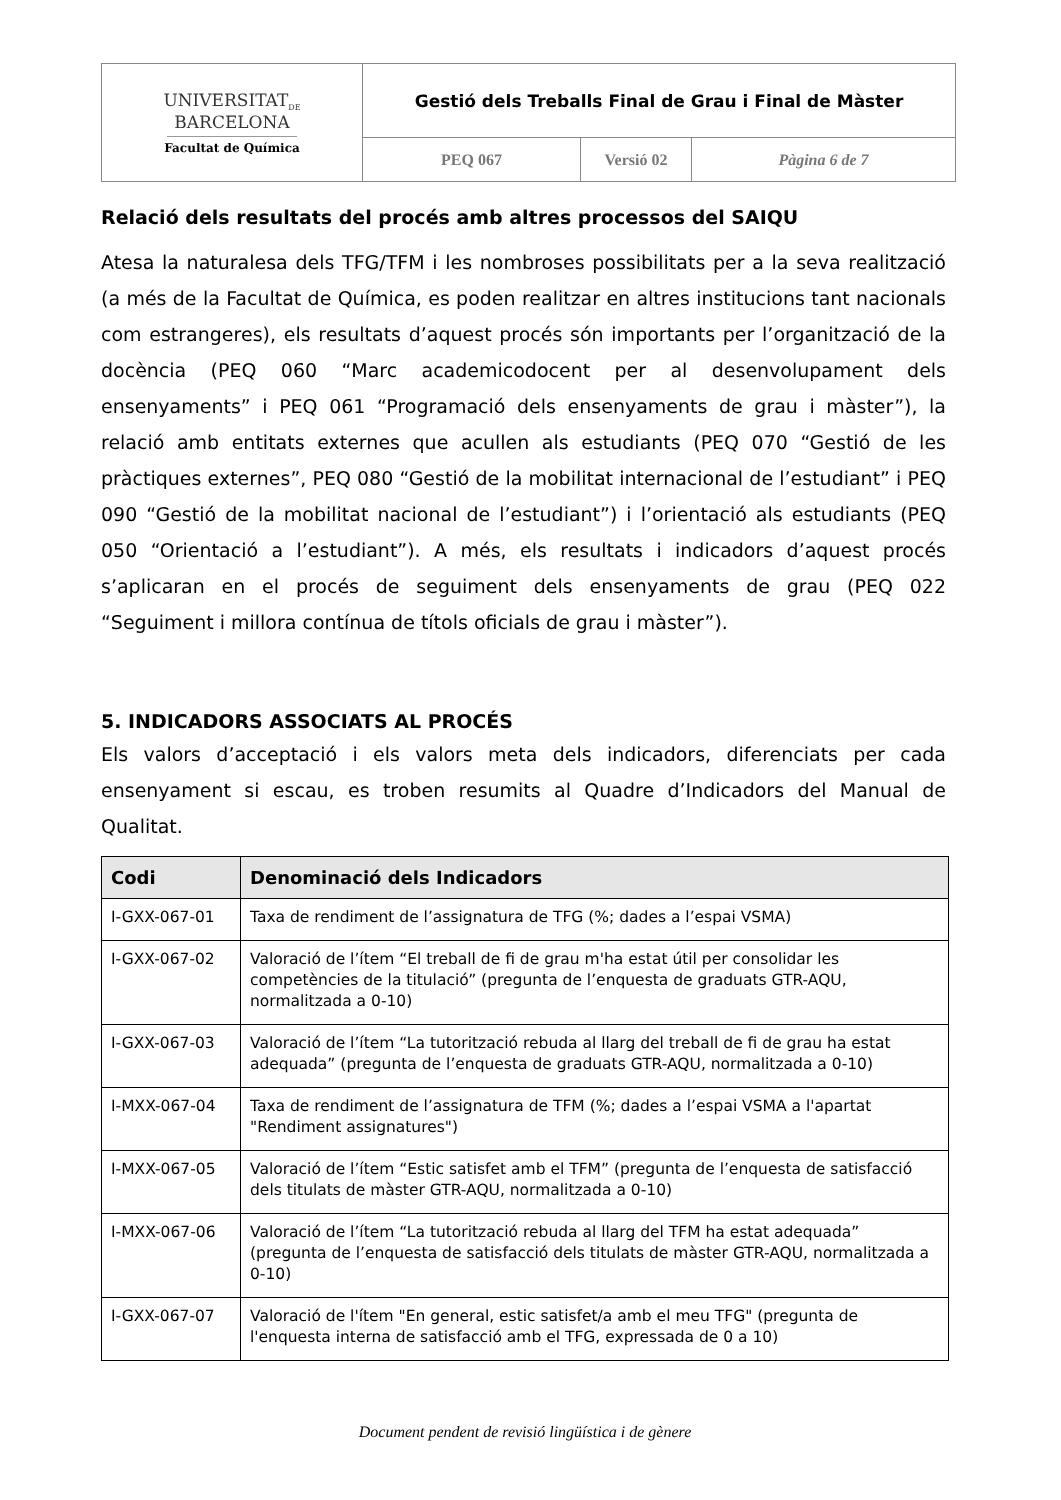| UNIVERSITAT<sub>DE</sub> BARCELONA Facultat de Química | Gestió dels Treballs Final de Grau i Final de Màster | | |
| | PEQ 067 | Versió 02 | Pàgina 6 de 7 |
Relació dels resultats del procés amb altres processos del SAIQU
Atesa la naturalesa dels TFG/TFM i les nombroses possibilitats per a la seva realització (a més de la Facultat de Química, es poden realitzar en altres institucions tant nacionals com estrangeres), els resultats d’aquest procés són importants per l’organització de la docència (PEQ 060 “Marc academicodocent per al desenvolupament dels ensenyaments” i PEQ 061 “Programació dels ensenyaments de grau i màster”), la relació amb entitats externes que acullen als estudiants (PEQ 070 “Gestió de les pràctiques externes”, PEQ 080 “Gestió de la mobilitat internacional de l’estudiant” i PEQ 090 “Gestió de la mobilitat nacional de l’estudiant”) i l’orientació als estudiants (PEQ 050 “Orientació a l’estudiant”). A més, els resultats i indicadors d’aquest procés s’aplicaran en el procés de seguiment dels ensenyaments de grau (PEQ 022 “Seguiment i millora contínua de títols oficials de grau i màster”).
5. INDICADORS ASSOCIATS AL PROCÉS
Els valors d’acceptació i els valors meta dels indicadors, diferenciats per cada ensenyament si escau, es troben resumits al Quadre d’Indicadors del Manual de Qualitat.
| Codi | Denominació dels Indicadors |
| --- | --- |
| I-GXX-067-01 | Taxa de rendiment de l’assignatura de TFG (%; dades a l’espai VSMA) |
| I-GXX-067-02 | Valoració de l’ítem “El treball de fi de grau m'ha estat útil per consolidar les competències de la titulació” (pregunta de l’enquesta de graduats GTR-AQU, normalitzada a 0-10) |
| I-GXX-067-03 | Valoració de l’ítem “La tutorització rebuda al llarg del treball de fi de grau ha estat adequada” (pregunta de l’enquesta de graduats GTR-AQU, normalitzada a 0-10) |
| I-MXX-067-04 | Taxa de rendiment de l’assignatura de TFM (%; dades a l’espai VSMA a l'apartat "Rendiment assignatures") |
| I-MXX-067-05 | Valoració de l’ítem “Estic satisfet amb el TFM” (pregunta de l’enquesta de satisfacció dels titulats de màster GTR-AQU, normalitzada a 0-10) |
| I-MXX-067-06 | Valoració de l’ítem “La tutorització rebuda al llarg del TFM ha estat adequada” (pregunta de l’enquesta de satisfacció dels titulats de màster GTR-AQU, normalitzada a 0-10) |
| I-GXX-067-07 | Valoració de l'ítem "En general, estic satisfet/a amb el meu TFG" (pregunta de l'enquesta interna de satisfacció amb el TFG, expressada de 0 a 10) |
Document pendent de revisió lingüística i de gènere